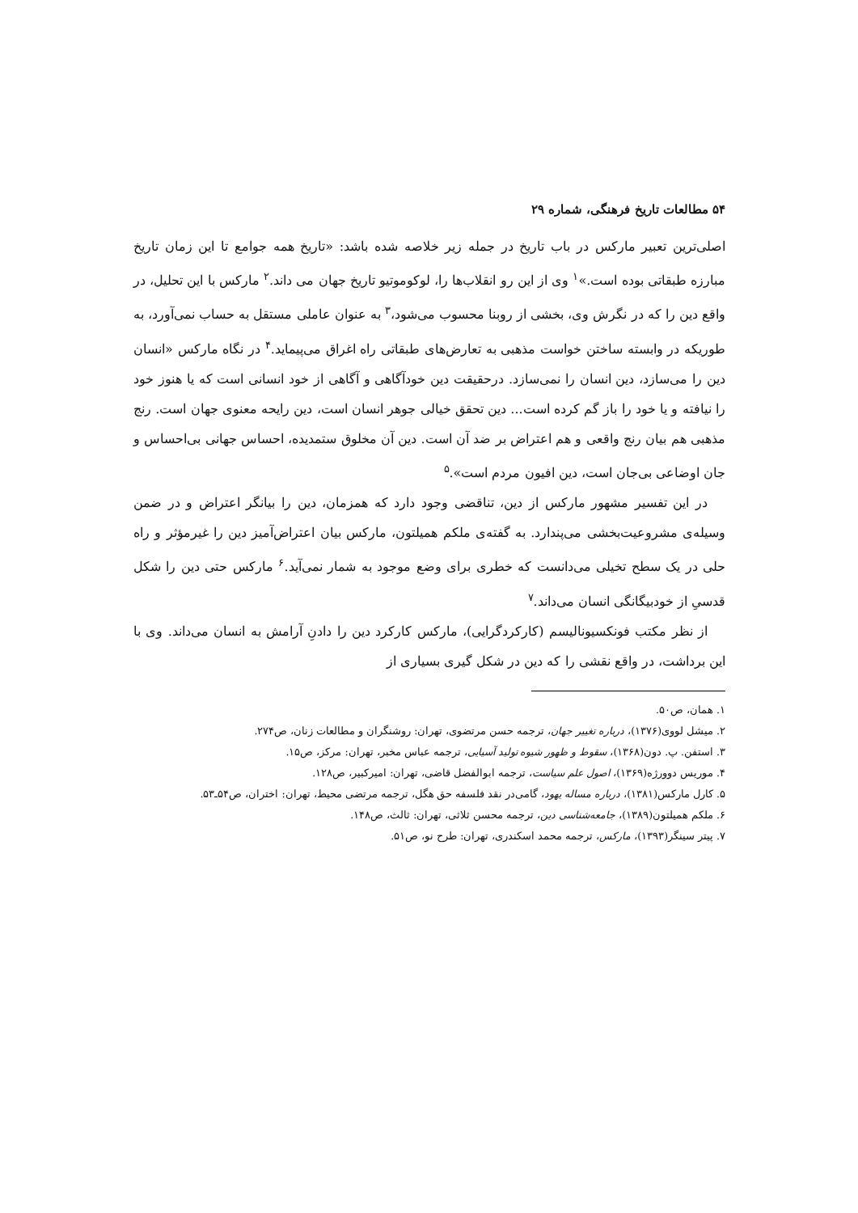۵۴ مطالعات تاریخ فرهنگی، شماره ۲۹
اصلی‌ترین تعبیر مارکس در باب تاریخ در جمله زیر خلاصه شده باشد: «تاریخ همه جوامع تا این زمان تاریخ مبارزه طبقاتی بوده است.»<sup>۱</sup> وی از این رو انقلاب‌ها را، لوکوموتیو تاریخ جهان می داند.<sup>۲</sup> مارکس با این تحلیل، در واقع دین را که در نگرش وی، بخشی از روبنا محسوب می‌شود،<sup>۳</sup> به عنوان عاملی مستقل به حساب نمی‌آورد، به طوریکه در وابسته ساختن خواست مذهبی به تعارض‌های طبقاتی راه اغراق می‌پیماید.<sup>۴</sup> در نگاه مارکس «انسان دین را می‌سازد، دین انسان را نمی‌سازد. درحقیقت دین خودآگاهی و آگاهی از خود انسانی است که یا هنوز خود را نیافته و یا خود را باز گم کرده است... دین تحقق خیالی جوهر انسان است، دین رایحه معنوی جهان است. رنج مذهبی هم بیان رنج واقعی و هم اعتراض بر ضد آن است. دین آن مخلوق ستمدیده، احساس جهانی بی‌احساس و جان اوضاعی بی‌جان است، دین افیون مردم است».<sup>۵</sup>
در این تفسیر مشهور مارکس از دین، تناقضی وجود دارد که همزمان، دین را بیانگر اعتراض و در ضمن وسیله‌ی مشروعیت‌بخشی می‌پندارد. به گفته‌ی ملکم همیلتون، مارکس بیان اعتراض‌آمیز دین را غیرمؤثر و راه حلی در یک سطح تخیلی می‌دانست که خطری برای وضع موجود به شمار نمی‌آید.<sup>۶</sup> مارکس حتی دین را شکل قدسیِ از خودبیگانگی انسان می‌داند.<sup>۷</sup>
از نظر مکتب فونکسیونالیسم (کارکردگرایی)، مارکس کارکرد دین را دادنِ آرامش به انسان می‌داند. وی با این برداشت، در واقع نقشی را که دین در شکل گیری بسیاری از
۱. همان، ص۵۰.
۲. میشل لووی(۱۳۷۶)، درباره تغییر جهان، ترجمه حسن مرتضوی، تهران: روشنگران و مطالعات زنان، ص۲۷۴.
۳. استفن. پ. دون(۱۳۶۸)، سقوط و ظهور شیوه تولید آسیایی، ترجمه عباس مخبر، تهران: مرکز، ص۱۵.
۴. موریس دوورژه(۱۳۶۹)، اصول علم سیاست، ترجمه ابوالفضل قاضی، تهران: امیرکبیر، ص۱۲۸.
۵. کارل مارکس(۱۳۸۱)، درباره مساله یهود، گامی‌در نقد فلسفه حق هگل، ترجمه مرتضی محیط، تهران: اختران، ص۵۴ـ۵۳.
۶. ملکم همیلتون(۱۳۸۹)، جامعه‌شناسی دین، ترجمه محسن ثلاثی، تهران: ثالث، ص۱۴۸.
۷. پیتر سینگر(۱۳۹۳)، مارکس، ترجمه محمد اسکندری، تهران: طرح نو، ص۵۱.